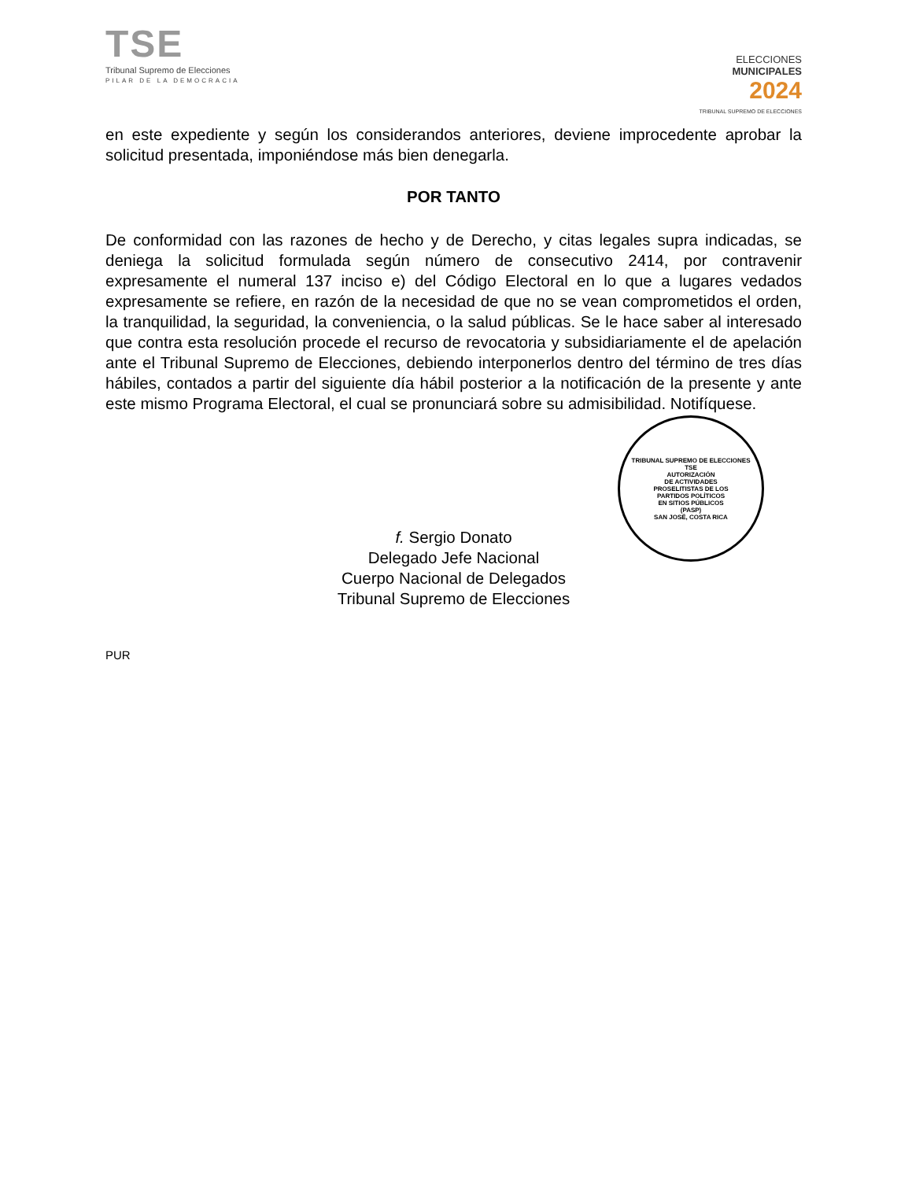TSE
Tribunal Supremo de Elecciones
PILAR DE LA DEMOCRACIA
ELECCIONES
MUNICIPALES
2024
TRIBUNAL SUPREMO DE ELECCIONES
en este expediente y según los considerandos anteriores, deviene improcedente aprobar la solicitud presentada, imponiéndose más bien denegarla.
POR TANTO
De conformidad con las razones de hecho y de Derecho, y citas legales supra indicadas, se deniega la solicitud formulada según número de consecutivo 2414, por contravenir expresamente el numeral 137 inciso e) del Código Electoral en lo que a lugares vedados expresamente se refiere, en razón de la necesidad de que no se vean comprometidos el orden, la tranquilidad, la seguridad, la conveniencia, o la salud públicas. Se le hace saber al interesado que contra esta resolución procede el recurso de revocatoria y subsidiariamente el de apelación ante el Tribunal Supremo de Elecciones, debiendo interponerlos dentro del término de tres días hábiles, contados a partir del siguiente día hábil posterior a la notificación de la presente y ante este mismo Programa Electoral, el cual se pronunciará sobre su admisibilidad. Notifíquese.
TRIBUNAL SUPREMO DE ELECCIONES
TSE
AUTORIZACIÓN
DE ACTIVIDADES
PROSELITISTAS DE LOS
PARTIDOS POLÍTICOS
EN SITIOS PÚBLICOS
(PASP)
SAN JOSÉ, COSTA RICA
f. Sergio Donato
Delegado Jefe Nacional
Cuerpo Nacional de Delegados
Tribunal Supremo de Elecciones
PUR